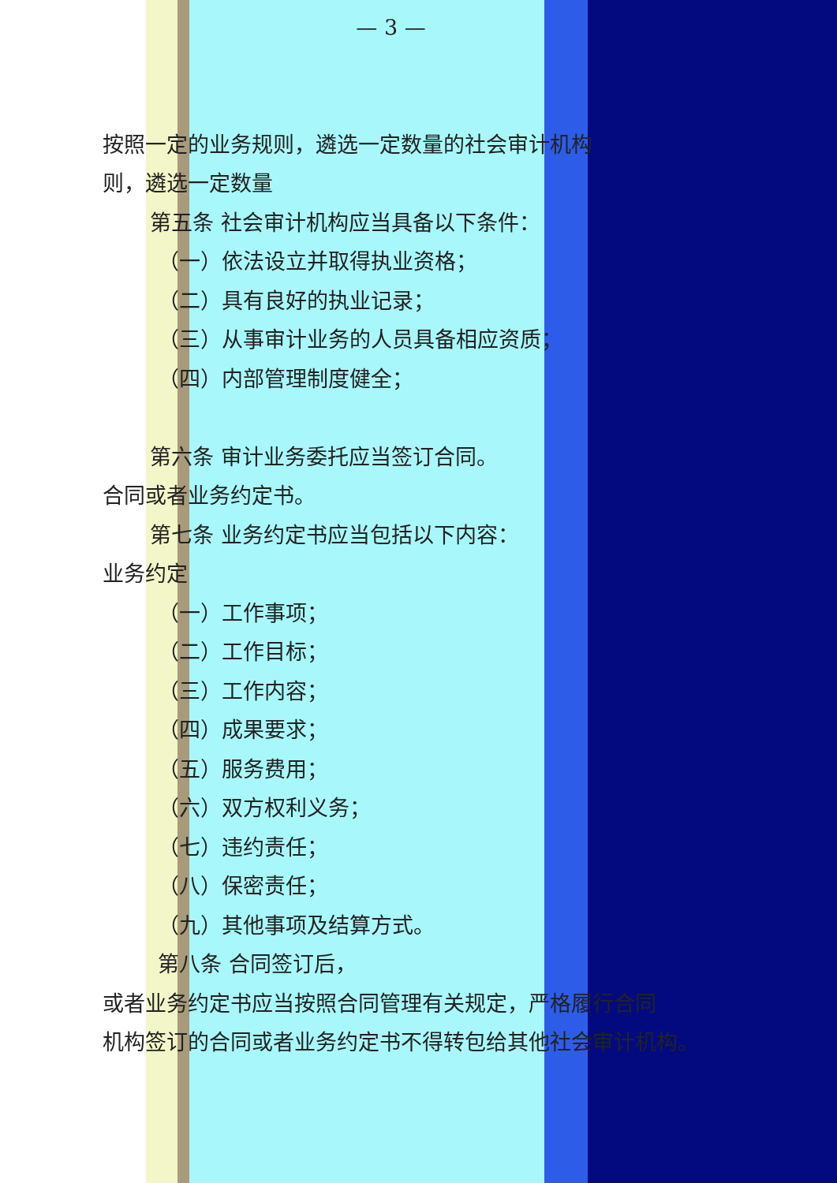— 3 —
按照一定的业务规则，遴选一定数量的社会审计机构
则，遴选一定数量
第五条 社会审计机构应当具备以下条件：
（一）依法设立并取得执业资格；
（二）具有良好的执业记录；
（三）从事审计业务的人员具备相应资质；
（四）内部管理制度健全；
第六条 审计业务委托应当签订合同。
合同或者业务约定书。
第七条 业务约定书应当包括以下内容：
业务约定
（一）工作事项；
（二）工作目标；
（三）工作内容；
（四）成果要求；
（五）服务费用；
（六）双方权利义务；
（七）违约责任；
（八）保密责任；
（九）其他事项及结算方式。
第八条 合同签订后，
或者业务约定书应当按照合同管理有关规定，严格履行合同
机构签订的合同或者业务约定书不得转包给其他社会审计机构。